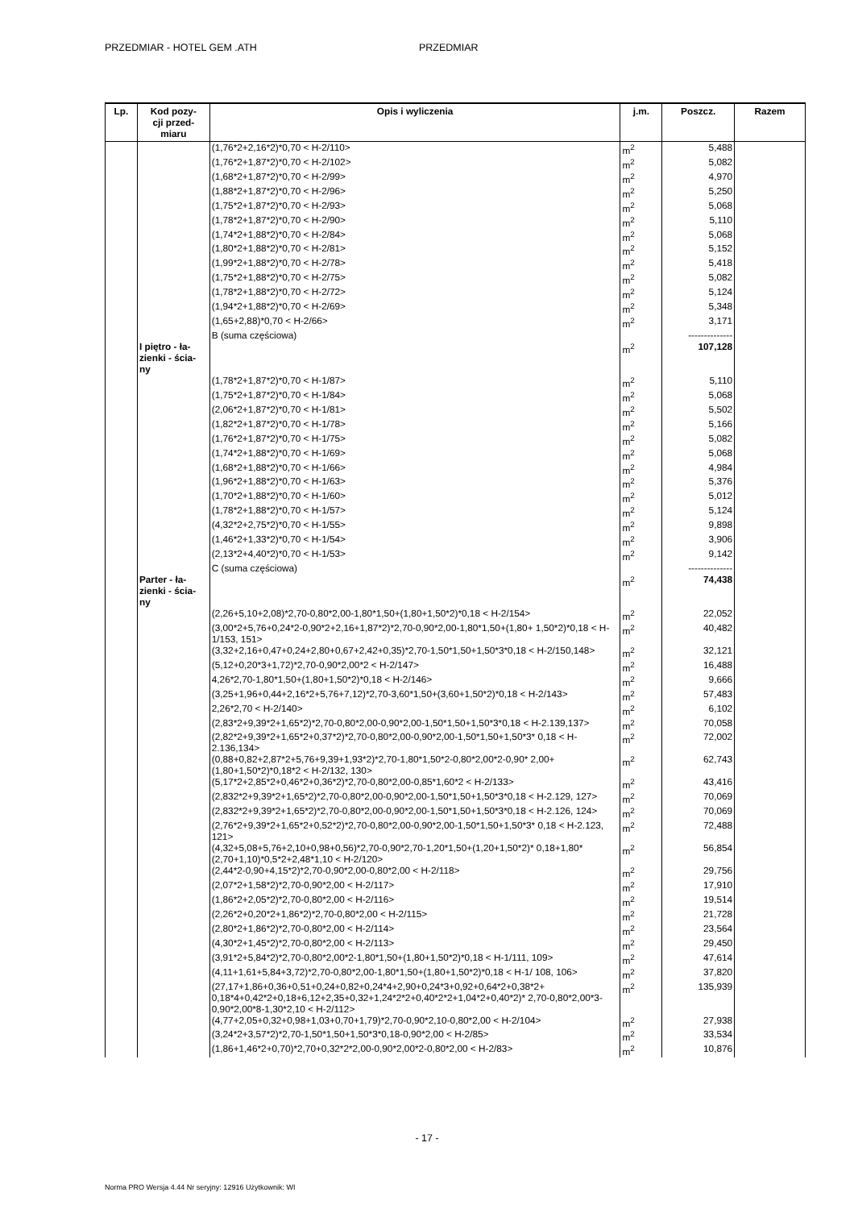PRZEDMIAR - HOTEL GEM .ATH PRZEDMIAR
| Lp. | Kod pozy- cji przed- miaru | Opis i wyliczenia | j.m. | Poszcz. | Razem |
| --- | --- | --- | --- | --- | --- |
| | | (1,76*2+2,16*2)*0,70 < H-2/110> | m<sup>2</sup> | 5,488 | |
| | | (1,76*2+1,87*2)*0,70 < H-2/102> | m<sup>2</sup> | 5,082 | |
| | | (1,68*2+1,87*2)*0,70 < H-2/99> | m<sup>2</sup> | 4,970 | |
| | | (1,88*2+1,87*2)*0,70 < H-2/96> | m<sup>2</sup> | 5,250 | |
| | | (1,75*2+1,87*2)*0,70 < H-2/93> | m<sup>2</sup> | 5,068 | |
| | | (1,78*2+1,87*2)*0,70 < H-2/90> | m<sup>2</sup> | 5,110 | |
| | | (1,74*2+1,88*2)*0,70 < H-2/84> | m<sup>2</sup> | 5,068 | |
| | | (1,80*2+1,88*2)*0,70 < H-2/81> | m<sup>2</sup> | 5,152 | |
| | | (1,99*2+1,88*2)*0,70 < H-2/78> | m<sup>2</sup> | 5,418 | |
| | | (1,75*2+1,88*2)*0,70 < H-2/75> | m<sup>2</sup> | 5,082 | |
| | | (1,78*2+1,88*2)*0,70 < H-2/72> | m<sup>2</sup> | 5,124 | |
| | | (1,94*2+1,88*2)*0,70 < H-2/69> | m<sup>2</sup> | 5,348 | |
| | | (1,65+2,88)*0,70 < H-2/66> | m<sup>2</sup> | 3,171 | |
| | | B (suma częściowa) | | -------------- | |
| | I piętro - ła- zienki - ścia- ny | | m<sup>2</sup> | 107,128 | |
| | | (1,78*2+1,87*2)*0,70 < H-1/87> | m<sup>2</sup> | 5,110 | |
| | | (1,75*2+1,87*2)*0,70 < H-1/84> | m<sup>2</sup> | 5,068 | |
| | | (2,06*2+1,87*2)*0,70 < H-1/81> | m<sup>2</sup> | 5,502 | |
| | | (1,82*2+1,87*2)*0,70 < H-1/78> | m<sup>2</sup> | 5,166 | |
| | | (1,76*2+1,87*2)*0,70 < H-1/75> | m<sup>2</sup> | 5,082 | |
| | | (1,74*2+1,88*2)*0,70 < H-1/69> | m<sup>2</sup> | 5,068 | |
| | | (1,68*2+1,88*2)*0,70 < H-1/66> | m<sup>2</sup> | 4,984 | |
| | | (1,96*2+1,88*2)*0,70 < H-1/63> | m<sup>2</sup> | 5,376 | |
| | | (1,70*2+1,88*2)*0,70 < H-1/60> | m<sup>2</sup> | 5,012 | |
| | | (1,78*2+1,88*2)*0,70 < H-1/57> | m<sup>2</sup> | 5,124 | |
| | | (4,32*2+2,75*2)*0,70 < H-1/55> | m<sup>2</sup> | 9,898 | |
| | | (1,46*2+1,33*2)*0,70 < H-1/54> | m<sup>2</sup> | 3,906 | |
| | | (2,13*2+4,40*2)*0,70 < H-1/53> | m<sup>2</sup> | 9,142 | |
| | | C (suma częściowa) | | -------------- | |
| | Parter - ła- zienki - ścia- ny | | m<sup>2</sup> | 74,438 | |
| | | (2,26+5,10+2,08)*2,70-0,80*2,00-1,80*1,50+(1,80+1,50*2)*0,18 < H-2/154> | m<sup>2</sup> | 22,052 | |
| | | (3,00*2+5,76+0,24*2-0,90*2+2,16+1,87*2)*2,70-0,90*2,00-1,80*1,50+(1,80+ 1,50*2)*0,18 < H-1/153, 151> | m<sup>2</sup> | 40,482 | |
| | | (3,32+2,16+0,47+0,24+2,80+0,67+2,42+0,35)*2,70-1,50*1,50+1,50*3*0,18 < H-2/150,148> | m<sup>2</sup> | 32,121 | |
| | | (5,12+0,20*3+1,72)*2,70-0,90*2,00*2 < H-2/147> | m<sup>2</sup> | 16,488 | |
| | | 4,26*2,70-1,80*1,50+(1,80+1,50*2)*0,18 < H-2/146> | m<sup>2</sup> | 9,666 | |
| | | (3,25+1,96+0,44+2,16*2+5,76+7,12)*2,70-3,60*1,50+(3,60+1,50*2)*0,18 < H-2/143> | m<sup>2</sup> | 57,483 | |
| | | 2,26*2,70 < H-2/140> | m<sup>2</sup> | 6,102 | |
| | | (2,83*2+9,39*2+1,65*2)*2,70-0,80*2,00-0,90*2,00-1,50*1,50+1,50*3*0,18 < H-2.139,137> | m<sup>2</sup> | 70,058 | |
| | | (2,82*2+9,39*2+1,65*2+0,37*2)*2,70-0,80*2,00-0,90*2,00-1,50*1,50+1,50*3* 0,18 < H-2.136,134> | m<sup>2</sup> | 72,002 | |
| | | (0,88+0,82+2,87*2+5,76+9,39+1,93*2)*2,70-1,80*1,50*2-0,80*2,00*2-0,90* 2,00+(1,80+1,50*2)*0,18*2 < H-2/132, 130> | m<sup>2</sup> | 62,743 | |
| | | (5,17*2+2,85*2+0,46*2+0,36*2)*2,70-0,80*2,00-0,85*1,60*2 < H-2/133> | m<sup>2</sup> | 43,416 | |
| | | (2,832*2+9,39*2+1,65*2)*2,70-0,80*2,00-0,90*2,00-1,50*1,50+1,50*3*0,18 < H-2.129, 127> | m<sup>2</sup> | 70,069 | |
| | | (2,832*2+9,39*2+1,65*2)*2,70-0,80*2,00-0,90*2,00-1,50*1,50+1,50*3*0,18 < H-2.126, 124> | m<sup>2</sup> | 70,069 | |
| | | (2,76*2+9,39*2+1,65*2+0,52*2)*2,70-0,80*2,00-0,90*2,00-1,50*1,50+1,50*3* 0,18 < H-2.123, 121> | m<sup>2</sup> | 72,488 | |
| | | (4,32+5,08+5,76+2,10+0,98+0,56)*2,70-0,90*2,70-1,20*1,50+(1,20+1,50*2)* 0,18+1,80*(2,70+1,10)*0,5*2+2,48*1,10 < H-2/120> | m<sup>2</sup> | 56,854 | |
| | | (2,44*2-0,90+4,15*2)*2,70-0,90*2,00-0,80*2,00 < H-2/118> | m<sup>2</sup> | 29,756 | |
| | | (2,07*2+1,58*2)*2,70-0,90*2,00 < H-2/117> | m<sup>2</sup> | 17,910 | |
| | | (1,86*2+2,05*2)*2,70-0,80*2,00 < H-2/116> | m<sup>2</sup> | 19,514 | |
| | | (2,26*2+0,20*2+1,86*2)*2,70-0,80*2,00 < H-2/115> | m<sup>2</sup> | 21,728 | |
| | | (2,80*2+1,86*2)*2,70-0,80*2,00 < H-2/114> | m<sup>2</sup> | 23,564 | |
| | | (4,30*2+1,45*2)*2,70-0,80*2,00 < H-2/113> | m<sup>2</sup> | 29,450 | |
| | | (3,91*2+5,84*2)*2,70-0,80*2,00*2-1,80*1,50+(1,80+1,50*2)*0,18 < H-1/111, 109> | m<sup>2</sup> | 47,614 | |
| | | (4,11+1,61+5,84+3,72)*2,70-0,80*2,00-1,80*1,50+(1,80+1,50*2)*0,18 < H-1/ 108, 106> | m<sup>2</sup> | 37,820 | |
| | | (27,17+1,86+0,36+0,51+0,24+0,82+0,24*4+2,90+0,24*3+0,92+0,64*2+0,38*2+ 0,18*4+0,42*2+0,18+6,12+2,35+0,32+1,24*2*2+0,40*2*2+1,04*2+0,40*2)* 2,70-0,80*2,00*3-0,90*2,00*8-1,30*2,10 < H-2/112> | m<sup>2</sup> | 135,939 | |
| | | (4,77+2,05+0,32+0,98+1,03+0,70+1,79)*2,70-0,90*2,10-0,80*2,00 < H-2/104> | m<sup>2</sup> | 27,938 | |
| | | (3,24*2+3,57*2)*2,70-1,50*1,50+1,50*3*0,18-0,90*2,00 < H-2/85> | m<sup>2</sup> | 33,534 | |
| | | (1,86+1,46*2+0,70)*2,70+0,32*2*2,00-0,90*2,00*2-0,80*2,00 < H-2/83> | m<sup>2</sup> | 10,876 | |
- 17 -
Norma PRO Wersja 4.44 Nr seryjny: 12916 Użytkownik: WI